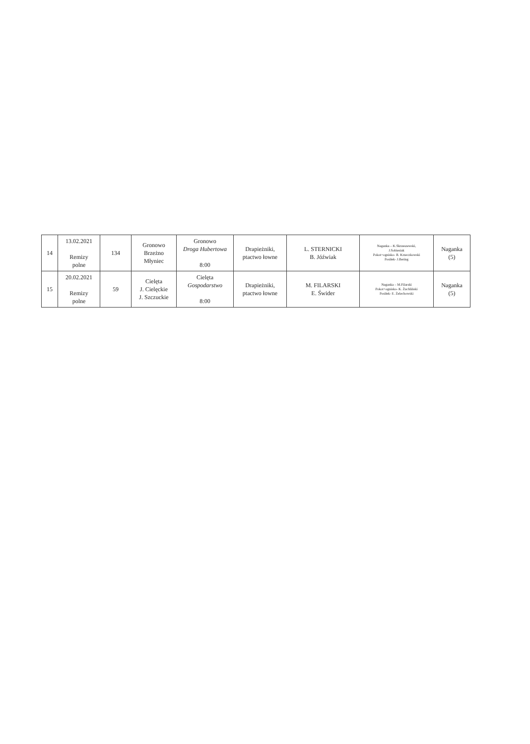| 14 | 13.02.2021 Remizy polne | 134 | Gronowo Brzeżno Młyniec | Gronowo Droga Hubertowa 8:00 | Drapieżniki, ptactwo łowne | L. STERNICKI B. Jóźwiak | Naganka – K.Skrzeszewski, J.Sobiesiak Pokot+ognisko- R. Krzeczkowski Posiłek- J.Bering | Naganka (5) |
| 15 | 20.02.2021 Remizy polne | 59 | Cielęta J. Cielęckie J. Szczuckie | Cielęta Gospodarstwo 8:00 | Drapieżniki, ptactwo łowne | M. FILARSKI E. Świder | Naganka – M.Filarski Pokot+ognisko- K. Żuchliński Posiłek- E. Żelechowski | Naganka (5) |